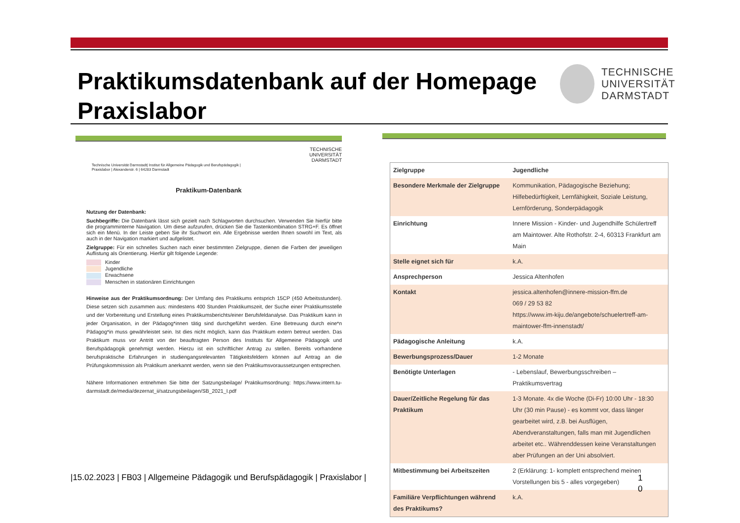Praktikumsdatenbank auf der Homepage
Praxislabor
TECHNISCHE
UNIVERSITÄT
DARMSTADT
TECHNISCHE
UNIVERSITÄT
DARMSTADT
Technische Universität Darmstadt| Institut für Allgemeine Pädagogik und Berufspädagogik |
Praxislabor | Alexanderstr. 6 | 64283 Darmstadt
Praktikum-Datenbank
Nutzung der Datenbank:
Suchbegriffe: Die Datenbank lässt sich gezielt nach Schlagworten durchsuchen. Verwenden Sie hierfür bitte die programminterne Navigation. Um diese aufzurufen, drücken Sie die Tastenkombination STRG+F. Es öffnet sich ein Menü. In der Leiste geben Sie ihr Suchwort ein. Alle Ergebnisse werden Ihnen sowohl im Text, als auch in der Navigation markiert und aufgelistet.
Zielgruppe: Für ein schnelles Suchen nach einer bestimmten Zielgruppe, dienen die Farben der jeweiligen Auflistung als Orientierung. Hierfür gilt folgende Legende:
Kinder
Jugendliche
Erwachsene
Menschen in stationären Einrichtungen
Hinweise aus der Praktikumsordnung: Der Umfang des Praktikums entsprich 15CP (450 Arbeitsstunden). Diese setzen sich zusammen aus: mindestens 400 Stunden Praktikumszeit, der Suche einer Praktikumsstelle und der Vorbereitung und Erstellung eines Praktikumsberichts/einer Berufsfeldanalyse. Das Praktikum kann in jeder Organisation, in der Pädagog*innen tätig sind durchgeführt werden. Eine Betreuung durch eine*n Pädagog*in muss gewährleistet sein. Ist dies nicht möglich, kann das Praktikum extern betreut werden. Das Praktikum muss vor Antritt von der beauftragten Person des Instituts für Allgemeine Pädagogik und Berufspädagogik genehmigt werden. Hierzu ist ein schriftlicher Antrag zu stellen. Bereits vorhandene berufspraktische Erfahrungen in studiengangsrelevanten Tätigkeitsfeldern können auf Antrag an die Prüfungskommission als Praktikum anerkannt werden, wenn sie den Praktikumsvoraussetzungen entsprechen.
Nähere Informationen entnehmen Sie bitte der Satzungsbeilage/ Praktikumsordnung: https://www.intern.tu-darmstadt.de/media/dezernat_ii/satzungsbeilagen/SB_2021_I.pdf
| Zielgruppe | Jugendliche |
| Besondere Merkmale der Zielgruppe | Kommunikation, Pädagogische Beziehung; Hilfebedürftigkeit, Lernfähigkeit, Soziale Leistung, Lernförderung, Sonderpädagogik |
| Einrichtung | Innere Mission - Kinder- und Jugendhilfe Schülertreff am Maintower. Alte Rothofstr. 2-4, 60313 Frankfurt am Main |
| Stelle eignet sich für | k.A. |
| Ansprechperson | Jessica Altenhofen |
| Kontakt | jessica.altenhofen@innere-mission-ffm.de 069 / 29 53 82 https://www.im-kiju.de/angebote/schuelertreff-am-maintower-ffm-innenstadt/ |
| Pädagogische Anleitung | k.A. |
| Bewerbungsprozess/Dauer | 1-2 Monate |
| Benötigte Unterlagen | - Lebenslauf, Bewerbungsschreiben – Praktikumsvertrag |
| Dauer/Zeitliche Regelung für das Praktikum | 1-3 Monate. 4x die Woche (Di-Fr) 10:00 Uhr - 18:30 Uhr (30 min Pause) - es kommt vor, dass länger gearbeitet wird, z.B. bei Ausflügen, Abendveranstaltungen, falls man mit Jugendlichen arbeitet etc.. Währenddessen keine Veranstaltungen aber Prüfungen an der Uni absolviert. |
| Mitbestimmung bei Arbeitszeiten | 2 (Erklärung: 1- komplett entsprechend meinen Vorstellungen bis 5 - alles vorgegeben) |
| Familiäre Verpflichtungen während des Praktikums? | k.A. |
|15.02.2023 | FB03 | Allgemeine Pädagogik und Berufspädagogik | Praxislabor |
1 0